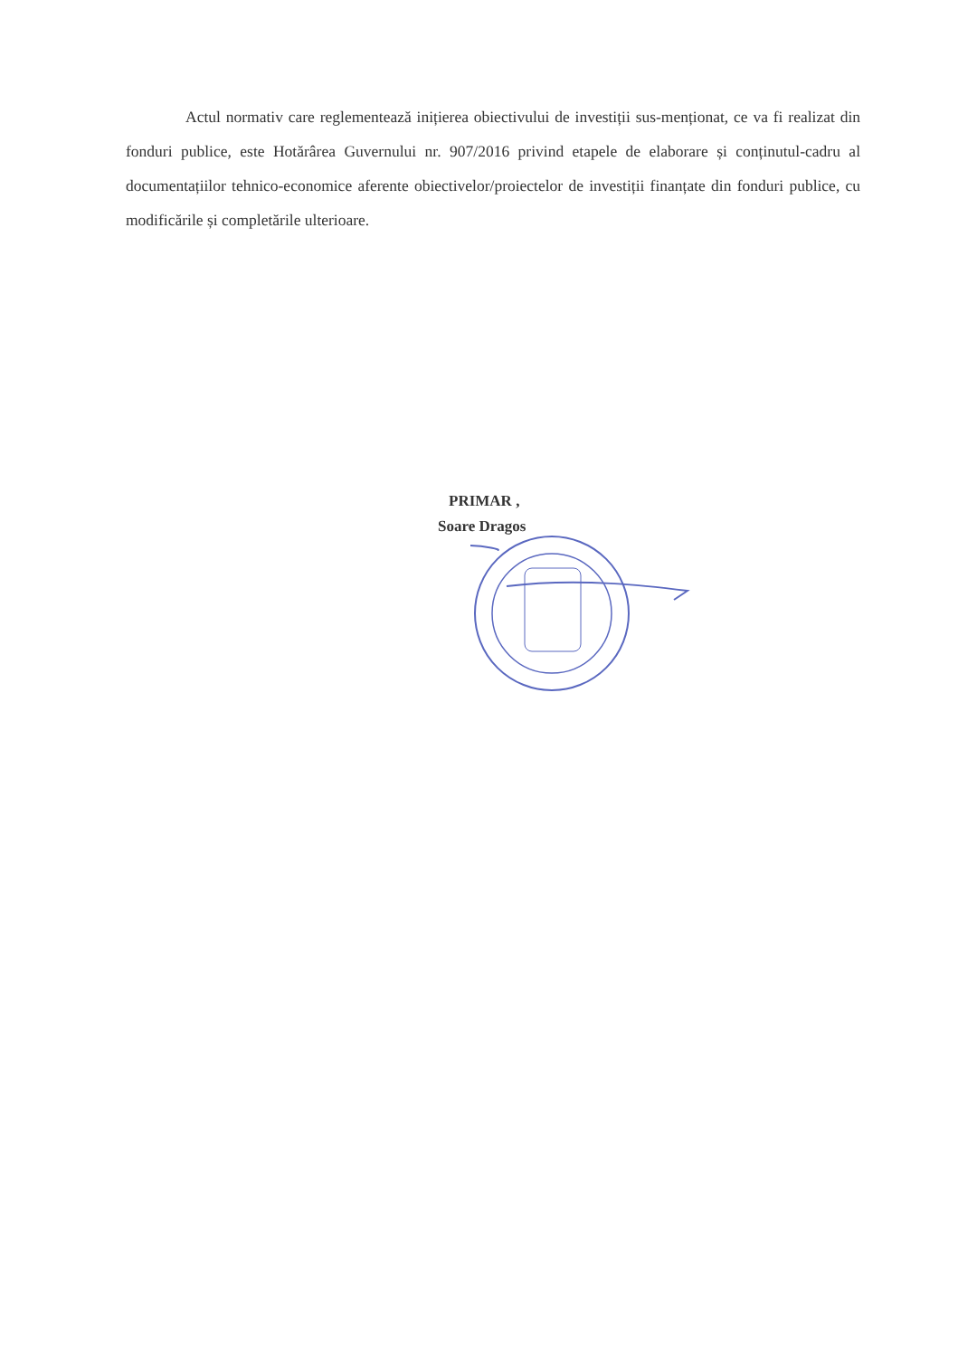Actul normativ care reglementează inițierea obiectivului de investiții sus-menționat, ce va fi realizat din fonduri publice, este Hotărârea Guvernului nr. 907/2016 privind etapele de elaborare și conținutul-cadru al documentațiilor tehnico-economice aferente obiectivelor/proiectelor de investiții finanțate din fonduri publice, cu modificările și completările ulterioare.
PRIMAR ,
Soare Dragos